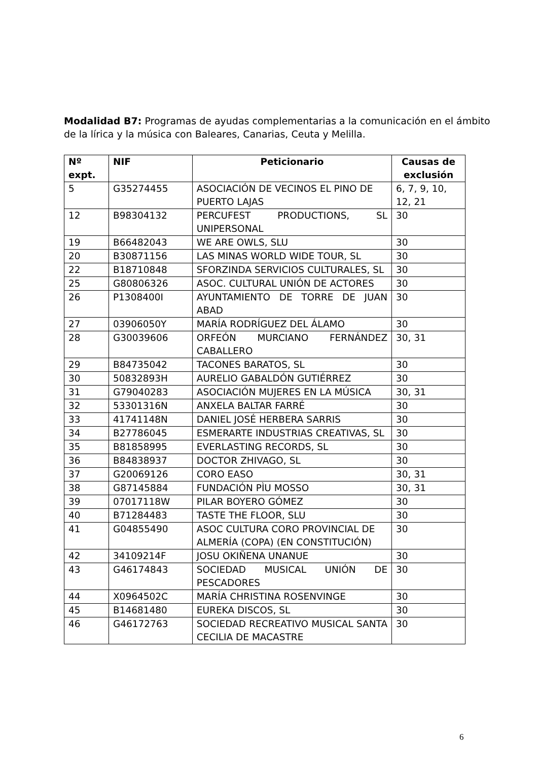Modalidad B7: Programas de ayudas complementarias a la comunicación en el ámbito de la lírica y la música con Baleares, Canarias, Ceuta y Melilla.
| Nº expt. | NIF | Peticionario | Causas de exclusión |
| --- | --- | --- | --- |
| 5 | G35274455 | ASOCIACIÓN DE VECINOS EL PINO DE PUERTO LAJAS | 6, 7, 9, 10, 12, 21 |
| 12 | B98304132 | PERCUFEST PRODUCTIONS, SL UNIPERSONAL | 30 |
| 19 | B66482043 | WE ARE OWLS, SLU | 30 |
| 20 | B30871156 | LAS MINAS WORLD WIDE TOUR, SL | 30 |
| 22 | B18710848 | SFORZINDA SERVICIOS CULTURALES, SL | 30 |
| 25 | G80806326 | ASOC. CULTURAL UNIÓN DE ACTORES | 30 |
| 26 | P1308400I | AYUNTAMIENTO DE TORRE DE JUAN ABAD | 30 |
| 27 | 03906050Y | MARÍA RODRÍGUEZ DEL ÁLAMO | 30 |
| 28 | G30039606 | ORFEÓN MURCIANO FERNÁNDEZ CABALLERO | 30, 31 |
| 29 | B84735042 | TACONES BARATOS, SL | 30 |
| 30 | 50832893H | AURELIO GABALDÓN GUTIÉRREZ | 30 |
| 31 | G79040283 | ASOCIACIÓN MUJERES EN LA MÚSICA | 30, 31 |
| 32 | 53301316N | ANXELA BALTAR FARRÉ | 30 |
| 33 | 41741148N | DANIEL JOSÉ HERBERA SARRIS | 30 |
| 34 | B27786045 | ESMERARTE INDUSTRIAS CREATIVAS, SL | 30 |
| 35 | B81858995 | EVERLASTING RECORDS, SL | 30 |
| 36 | B84838937 | DOCTOR ZHIVAGO, SL | 30 |
| 37 | G20069126 | CORO EASO | 30, 31 |
| 38 | G87145884 | FUNDACIÓN PÌU MOSSO | 30, 31 |
| 39 | 07017118W | PILAR BOYERO GÓMEZ | 30 |
| 40 | B71284483 | TASTE THE FLOOR, SLU | 30 |
| 41 | G04855490 | ASOC CULTURA CORO PROVINCIAL DE ALMERÍA (COPA) (EN CONSTITUCIÓN) | 30 |
| 42 | 34109214F | JOSU OKIÑENA UNANUE | 30 |
| 43 | G46174843 | SOCIEDAD MUSICAL UNIÓN DE PESCADORES | 30 |
| 44 | X0964502C | MARÍA CHRISTINA ROSENVINGE | 30 |
| 45 | B14681480 | EUREKA DISCOS, SL | 30 |
| 46 | G46172763 | SOCIEDAD RECREATIVO MUSICAL SANTA CECILIA DE MACASTRE | 30 |
6